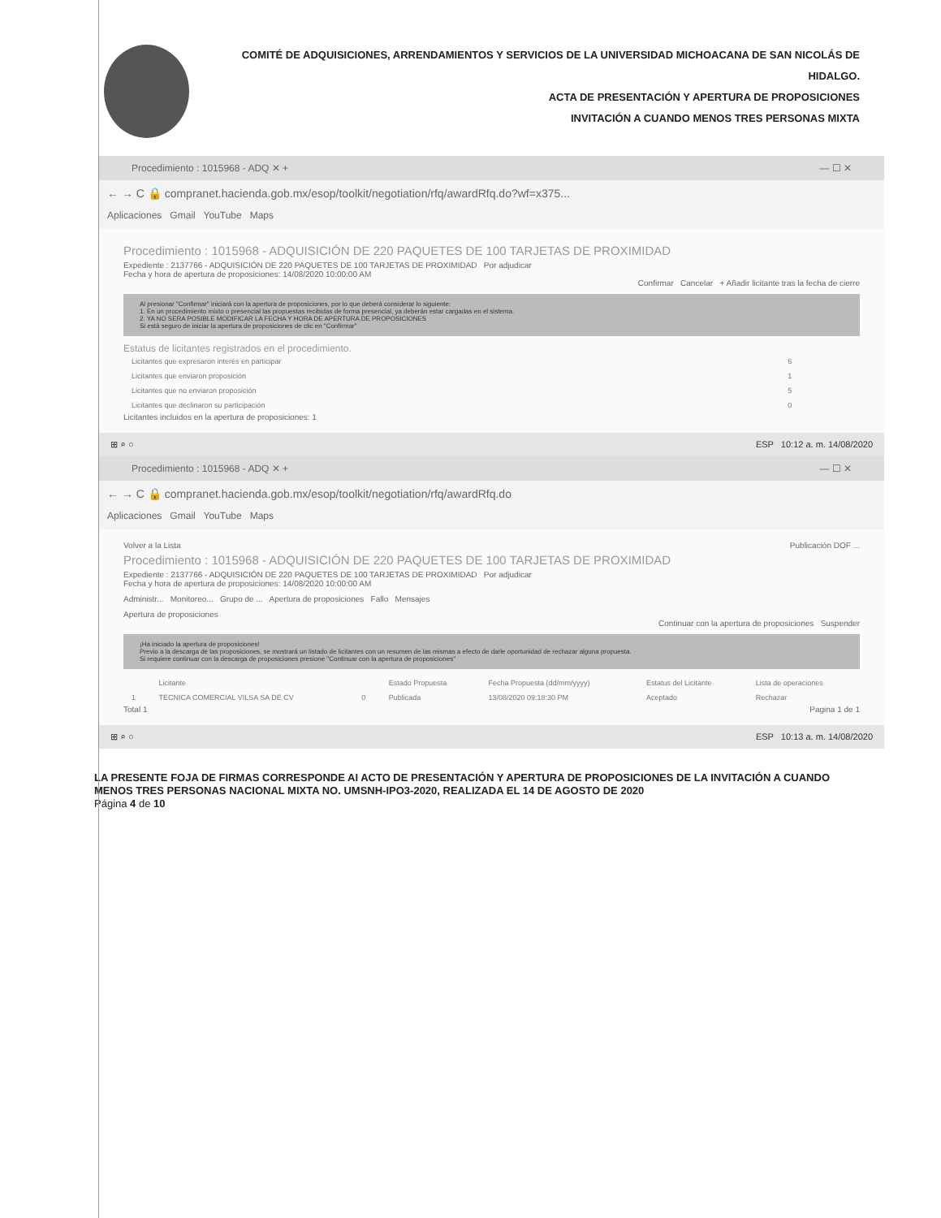COMITÉ DE ADQUISICIONES, ARRENDAMIENTOS Y SERVICIOS DE LA UNIVERSIDAD MICHOACANA DE SAN NICOLÁS DE HIDALGO.
ACTA DE PRESENTACIÓN Y APERTURA DE PROPOSICIONES
INVITACIÓN A CUANDO MENOS TRES PERSONAS MIXTA
Procedimiento : 1015968 - ADQ ✕ + — ☐ ✕
← → C 🔒 compranet.hacienda.gob.mx/esop/toolkit/negotiation/rfq/awardRfq.do?wf=x375...
Aplicaciones Gmail YouTube Maps
Procedimiento : 1015968 - ADQUISICIÓN DE 220 PAQUETES DE 100 TARJETAS DE PROXIMIDAD
Expediente : 2137766 - ADQUISICIÓN DE 220 PAQUETES DE 100 TARJETAS DE PROXIMIDAD Por adjudicar
Fecha y hora de apertura de proposiciones: 14/08/2020 10:00:00 AM
Confirmar Cancelar + Añadir licitante tras la fecha de cierre
Al presionar "Confirmar" iniciará con la apertura de proposiciones, por lo que deberá considerar lo siguiente:
1. En un procedimiento mixto o presencial las propuestas recibidas de forma presencial, ya deberán estar cargadas en el sistema.
2. YA NO SERA POSIBLE MODIFICAR LA FECHA Y HORA DE APERTURA DE PROPOSICIONES
Si está seguro de iniciar la apertura de proposiciones de clic en "Confirmar"
Estatus de licitantes registrados en el procedimiento.
| Licitantes que expresaron interés en participar | 6 |
| Licitantes que enviaron proposición | 1 |
| Licitantes que no enviaron proposición | 5 |
| Licitantes que declinaron su participación | 0 |
Licitantes incluidos en la apertura de proposiciones: 1
⊞ ⌕ ○ ESP 10:12 a. m. 14/08/2020
Procedimiento : 1015968 - ADQ ✕ + — ☐ ✕
← → C 🔒 compranet.hacienda.gob.mx/esop/toolkit/negotiation/rfq/awardRfq.do
Aplicaciones Gmail YouTube Maps
Volver a la Lista Publicación DOF ...
Procedimiento : 1015968 - ADQUISICIÓN DE 220 PAQUETES DE 100 TARJETAS DE PROXIMIDAD
Expediente : 2137766 - ADQUISICIÓN DE 220 PAQUETES DE 100 TARJETAS DE PROXIMIDAD Por adjudicar
Fecha y hora de apertura de proposiciones: 14/08/2020 10:00:00 AM
Administr... Monitoreo... Grupo de ... Apertura de proposiciones Fallo Mensajes
Apertura de proposiciones
Continuar con la apertura de proposiciones Suspender
¡Ha iniciado la apertura de proposiciones!
Previo a la descarga de las proposiciones, se mostrará un listado de licitantes con un resumen de las mismas a efecto de darle oportunidad de rechazar alguna propuesta.
Si requiere continuar con la descarga de proposiciones presione "Continuar con la apertura de proposiciones"
| | Licitante | | Estado Propuesta | Fecha Propuesta (dd/mm/yyyy) | Estatus del Licitante | Lista de operaciones |
| --- | --- | --- | --- | --- | --- | --- |
| 1 | TECNICA COMERCIAL VILSA SA DE CV | 0 | Publicada | 13/08/2020 09:18:30 PM | Aceptado | Rechazar |
Total 1 Pagina 1 de 1
⊞ ⌕ ○ ESP 10:13 a. m. 14/08/2020
LA PRESENTE FOJA DE FIRMAS CORRESPONDE AI ACTO DE PRESENTACIÓN Y APERTURA DE PROPOSICIONES DE LA INVITACIÓN A CUANDO MENOS TRES PERSONAS NACIONAL MIXTA NO. UMSNH-IPO3-2020, REALIZADA EL 14 DE AGOSTO DE 2020
Página 4 de 10